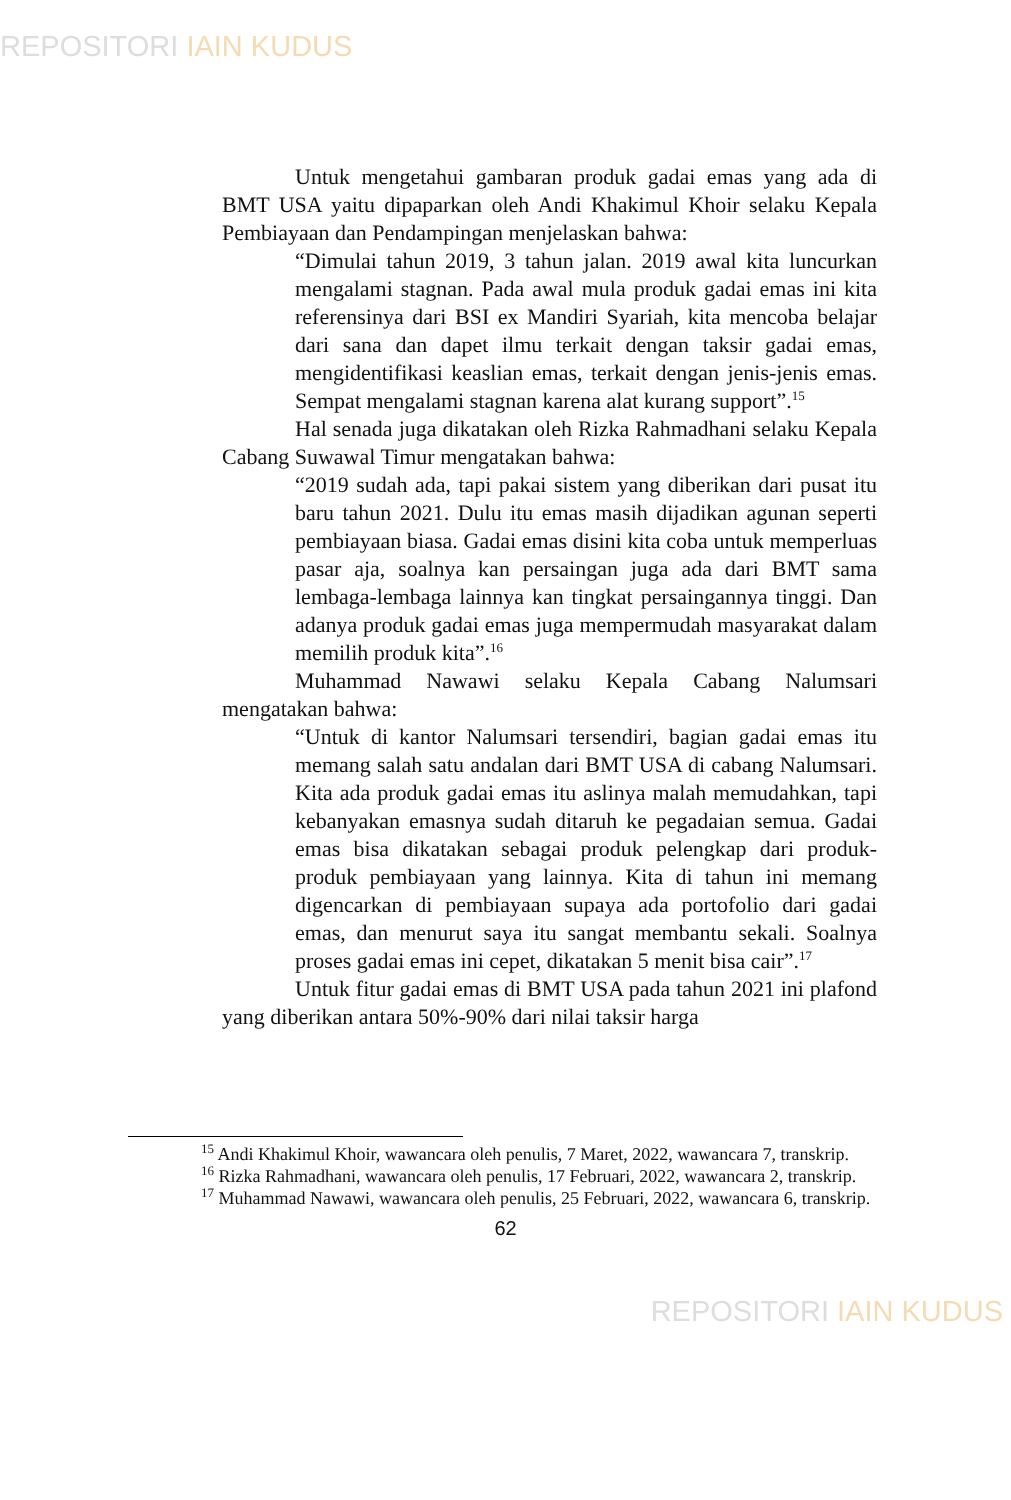REPOSITORI IAIN KUDUS
Untuk mengetahui gambaran produk gadai emas yang ada di BMT USA yaitu dipaparkan oleh Andi Khakimul Khoir selaku Kepala Pembiayaan dan Pendampingan menjelaskan bahwa:
“Dimulai tahun 2019, 3 tahun jalan. 2019 awal kita luncurkan mengalami stagnan. Pada awal mula produk gadai emas ini kita referensinya dari BSI ex Mandiri Syariah, kita mencoba belajar dari sana dan dapet ilmu terkait dengan taksir gadai emas, mengidentifikasi keaslian emas, terkait dengan jenis-jenis emas. Sempat mengalami stagnan karena alat kurang support”.<sup>15</sup>
Hal senada juga dikatakan oleh Rizka Rahmadhani selaku Kepala Cabang Suwawal Timur mengatakan bahwa:
“2019 sudah ada, tapi pakai sistem yang diberikan dari pusat itu baru tahun 2021. Dulu itu emas masih dijadikan agunan seperti pembiayaan biasa. Gadai emas disini kita coba untuk memperluas pasar aja, soalnya kan persaingan juga ada dari BMT sama lembaga-lembaga lainnya kan tingkat persaingannya tinggi. Dan adanya produk gadai emas juga mempermudah masyarakat dalam memilih produk kita”.<sup>16</sup>
Muhammad Nawawi selaku Kepala Cabang Nalumsari mengatakan bahwa:
“Untuk di kantor Nalumsari tersendiri, bagian gadai emas itu memang salah satu andalan dari BMT USA di cabang Nalumsari. Kita ada produk gadai emas itu aslinya malah memudahkan, tapi kebanyakan emasnya sudah ditaruh ke pegadaian semua. Gadai emas bisa dikatakan sebagai produk pelengkap dari produk-produk pembiayaan yang lainnya. Kita di tahun ini memang digencarkan di pembiayaan supaya ada portofolio dari gadai emas, dan menurut saya itu sangat membantu sekali. Soalnya proses gadai emas ini cepet, dikatakan 5 menit bisa cair”.<sup>17</sup>
Untuk fitur gadai emas di BMT USA pada tahun 2021 ini plafond yang diberikan antara 50%-90% dari nilai taksir harga
<sup>15</sup> Andi Khakimul Khoir, wawancara oleh penulis, 7 Maret, 2022, wawancara 7, transkrip.
<sup>16</sup> Rizka Rahmadhani, wawancara oleh penulis, 17 Februari, 2022, wawancara 2, transkrip.
<sup>17</sup> Muhammad Nawawi, wawancara oleh penulis, 25 Februari, 2022, wawancara 6, transkrip.
62
REPOSITORI IAIN KUDUS